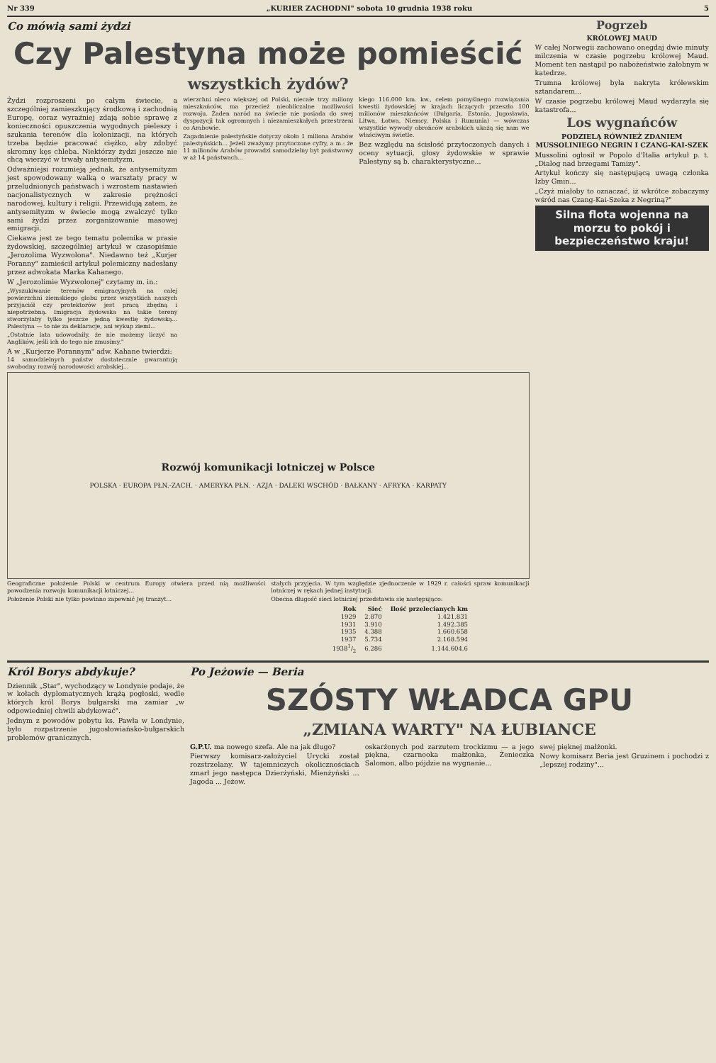Nr 339 „KURIER ZACHODNI" sobota 10 grudnia 1938 roku 5
Co mówią sami żydzi
Czy Palestyna może pomieścić
wszystkich żydów?
Żydzi rozproszeni po całym świecie, a szczególniej zamieszkujący środkową i zachodnią Europę, coraz wyraźniej zdają sobie sprawę z konieczności opuszczenia wygodnych pieleszy i szukania terenów dla kolonizacji, na których trzeba będzie pracować ciężko, aby zdobyć skromny kęs chleba. Niektórzy żydzi jeszcze nie chcą wierzyć w trwały antysemityzm.
Odważniejsi rozumieją jednak, że antysemityzm jest spowodowany walką o warsztaty pracy w przeludnionych państwach i wzrostem nastawień nacjonalistycznych w zakresie prężności narodowej, kultury i religii. Przewidują zatem, że antysemityzm w świecie mogą zwalczyć tylko sami żydzi przez zorganizowanie masowej emigracji.
Ciekawa jest ze tego tematu polemika w prasie żydowskiej, szczególniej artykuł w czasopiśmie „Jerozolima Wyzwolona". Niedawno też „Kurjer Poranny" zamieścił artykuł polemiczny nadesłany przez adwokata Marka Kahanego.
W „Jerozolimie Wyzwolonej" czytamy m. in.:
„Wyszukiwanie terenów emigracyjnych na całej powierzchni ziemskiego globu przez wszystkich naszych przyjaciół czy protektorów jest pracą zbędną i niepotrzebną. Imigracja żydowska na takie tereny stworzyłaby tylko jeszcze jedną kwestię żydowską... Palestyna — to nie za deklaracje, ani wykup ziemi...
„Ostatnie lata udowodniły, że nie możemy liczyć na Anglików, jeśli ich do tego nie zmusimy."
A w „Kurjerze Porannym" adw. Kahane twierdzi:
14 samodzielnych państw dostatecznie gwarantują swobodny rozwój narodowości arabskiej...
wierzchni nieco większej od Polski, niecałe trzy miliony mieszkańców, ma przecież nieobliczalne możliwości rozwoju. Żaden naród na świecie nie posiada do swej dyspozycji tak ogromnych i niezamieszkałych przestrzeni co Arabowie.
Zagadnienie palestyńskie dotyczy około 1 miliona Arabów palestyńskich... Jeżeli zważymy przytoczone cyfry, a m.: że 11 milionów Arabów prowadzi samodzielny byt państwowy w aż 14 państwach...
kiego 116.000 km. kw., celem pomyślnego rozwiązania kwestii żydowskiej w krajach liczących przeszło 100 milionów mieszkańców (Bułgaria, Estonia, Jugosławia, Litwa, Łotwa, Niemcy, Polska i Rumunia) — wówczas wszystkie wywody obrońców arabskich ukażą się nam we właściwym świetle.
Bez względu na ścisłość przytoczonych danych i oceny sytuacji, głosy żydowskie w sprawie Palestyny są b. charakterystyczne...
Rozwój komunikacji lotniczej w Polsce
POLSKA · EUROPA PŁN.-ZACH. · AMERYKA PŁN. · AZJA · DALEKI WSCHÓD · BAŁKANY · AFRYKA · KARPATY
Geograficzne położenie Polski w centrum Europy otwiera przed nią możliwości powodzenia rozwoju komunikacji lotniczej...
Położenie Polski nie tylko powinno zapewnić Jej tranzyt...
stałych przyjęcia. W tym względzie zjednoczenie w 1929 r. całości spraw komunikacji lotniczej w rękach jednej instytucji.
Obecna długość sieci lotniczej przedstawia się następująco:
| Rok | Sieć | Ilość przelecianych km |
| --- | --- | --- |
| 1929 | 2.870 | 1.421.831 |
| 1931 | 3.910 | 1.492.385 |
| 1935 | 4.388 | 1.660.658 |
| 1937 | 5.734 | 2.168.594 |
| 19381/2 | 6.286 | 1.144.604.6 |
Pogrzeb
KRÓLOWEJ MAUD
W całej Norwegii zachowano onegdaj dwie minuty milczenia w czasie pogrzebu królowej Maud. Moment ten nastąpił po nabożeństwie żałobnym w katedrze.
Trumna królowej była nakryta królewskim sztandarem...
W czasie pogrzebu królowej Maud wydarzyła się katastrofa...
Los wygnańców
PODZIELĄ RÓWNIEŻ ZDANIEM MUSSOLINIEGO NEGRIN I CZANG-KAI-SZEK
Mussolini ogłosił w Popolo d'Italia artykuł p. t. „Dialog nad brzegami Tamizy".
Artykuł kończy się następującą uwagą członka Izby Gmin...
„Czyż miałoby to oznaczać, iż wkrótce zobaczymy wśród nas Czang-Kai-Szeka z Negriną?"
Silna flota wojenna na morzu to pokój i bezpieczeństwo kraju!
Król Borys abdykuje?
Dziennik „Star", wychodzący w Londynie podaje, że w kołach dyplomatycznych krążą pogłoski, wedle których król Borys bułgarski ma zamiar „w odpowiedniej chwili abdykować".
Jednym z powodów pobytu ks. Pawła w Londynie, było rozpatrzenie jugosłowiańsko-bułgarskich problemów granicznych.
Po Jeżowie — Beria
SZÓSTY WŁADCA GPU
„ZMIANA WARTY" NA ŁUBIANCE
G.P.U. ma nowego szefa. Ale na jak długo?
Pierwszy komisarz-założyciel Urycki został rozstrzelany. W tajemniczych okolicznościach zmarł jego następca Dzierżyński, Mienżyński ... Jagoda ... Jeżow.
oskarżonych pod zarzutem trockizmu — a jego piękna, czarnooka małżonka, Żenieczka Salomon, albo pójdzie na wygnanie...
swej pięknej małżonki.
Nowy komisarz Beria jest Gruzinem i pochodzi z „lepszej rodziny"...